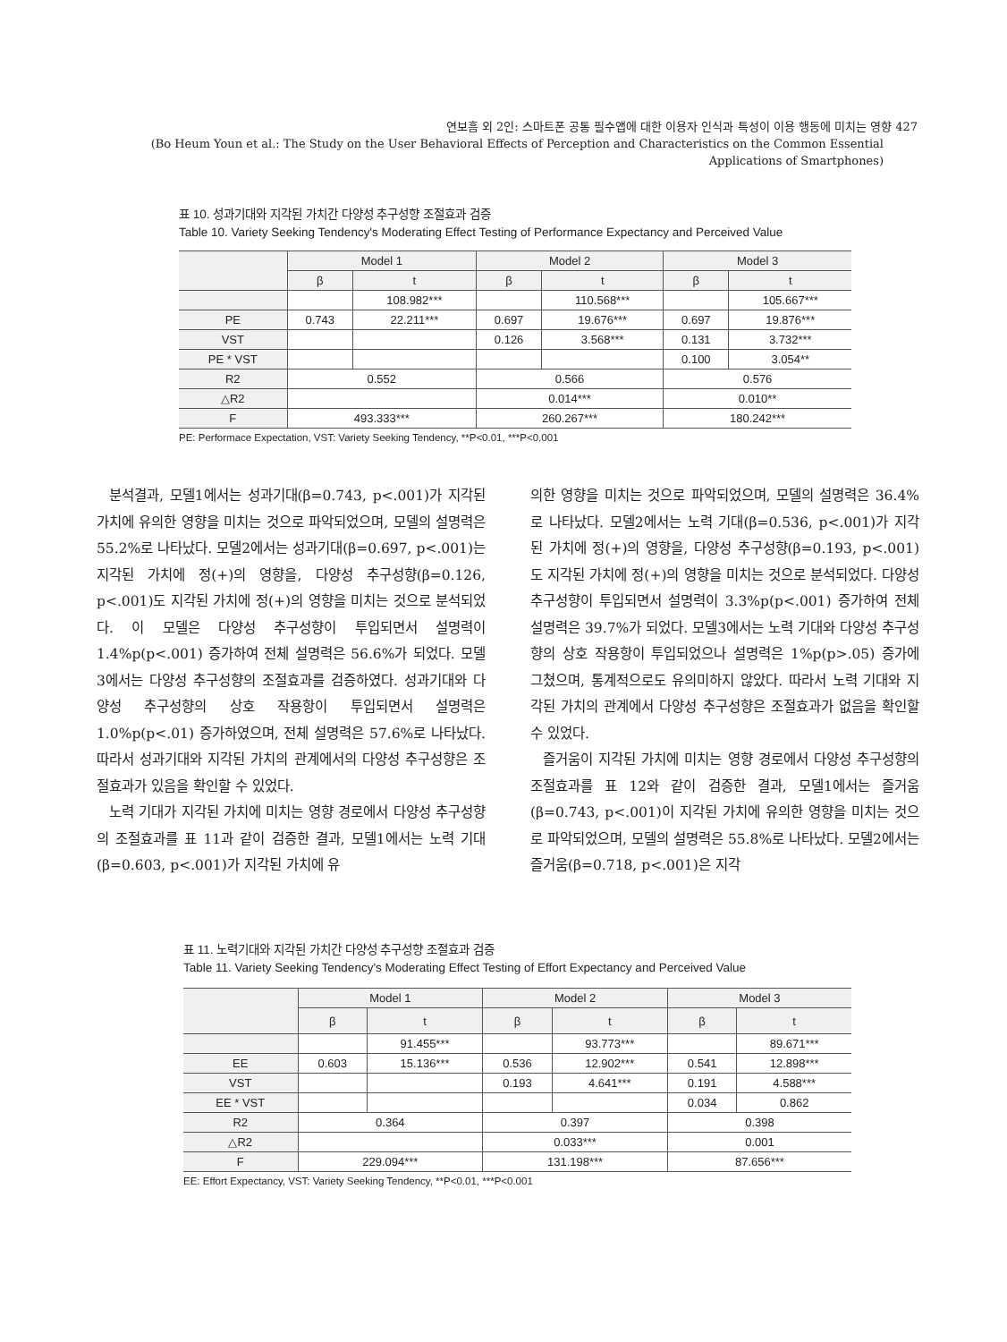연보흠 외 2인: 스마트폰 공통 필수앱에 대한 이용자 인식과 특성이 이용 행동에 미치는 영향 427
(Bo Heum Youn et al.: The Study on the User Behavioral Effects of Perception and Characteristics on the Common Essential Applications of Smartphones)
표 10. 성과기대와 지각된 가치간 다양성 추구성향 조절효과 검증
Table 10. Variety Seeking Tendency's Moderating Effect Testing of Performance Expectancy and Perceived Value
| | Model 1 | | Model 2 | | Model 3 | |
| --- | --- | --- | --- | --- | --- | --- |
| | β | t | β | t | β | t |
| | | 108.982*** | | 110.568*** | | 105.667*** |
| PE | 0.743 | 22.211*** | 0.697 | 19.676*** | 0.697 | 19.876*** |
| VST | | | 0.126 | 3.568*** | 0.131 | 3.732*** |
| PE * VST | | | | | 0.100 | 3.054** |
| R2 | 0.552 | | 0.566 | | 0.576 | |
| △R2 | | | 0.014*** | | 0.010** | |
| F | 493.333*** | | 260.267*** | | 180.242*** | |
PE: Performace Expectation, VST: Variety Seeking Tendency, **P<0.01, ***P<0.001
분석결과, 모델1에서는 성과기대(β=0.743, p<.001)가 지각된 가치에 유의한 영향을 미치는 것으로 파악되었으며, 모델의 설명력은 55.2%로 나타났다. 모델2에서는 성과기대(β=0.697, p<.001)는 지각된 가치에 정(+)의 영향을, 다양성 추구성향(β=0.126, p<.001)도 지각된 가치에 정(+)의 영향을 미치는 것으로 분석되었다. 이 모델은 다양성 추구성향이 투입되면서 설명력이 1.4%p(p<.001) 증가하여 전체 설명력은 56.6%가 되었다. 모델3에서는 다양성 추구성향의 조절효과를 검증하였다. 성과기대와 다양성 추구성향의 상호 작용항이 투입되면서 설명력은 1.0%p(p<.01) 증가하였으며, 전체 설명력은 57.6%로 나타났다. 따라서 성과기대와 지각된 가치의 관계에서의 다양성 추구성향은 조절효과가 있음을 확인할 수 있었다.
노력 기대가 지각된 가치에 미치는 영향 경로에서 다양성 추구성향의 조절효과를 표 11과 같이 검증한 결과, 모델1에서는 노력 기대(β=0.603, p<.001)가 지각된 가치에 유
의한 영향을 미치는 것으로 파악되었으며, 모델의 설명력은 36.4%로 나타났다. 모델2에서는 노력 기대(β=0.536, p<.001)가 지각된 가치에 정(+)의 영향을, 다양성 추구성향(β=0.193, p<.001)도 지각된 가치에 정(+)의 영향을 미치는 것으로 분석되었다. 다양성 추구성향이 투입되면서 설명력이 3.3%p(p<.001) 증가하여 전체 설명력은 39.7%가 되었다. 모델3에서는 노력 기대와 다양성 추구성향의 상호 작용항이 투입되었으나 설명력은 1%p(p>.05) 증가에 그쳤으며, 통계적으로도 유의미하지 않았다. 따라서 노력 기대와 지각된 가치의 관계에서 다양성 추구성향은 조절효과가 없음을 확인할 수 있었다.
즐거움이 지각된 가치에 미치는 영향 경로에서 다양성 추구성향의 조절효과를 표 12와 같이 검증한 결과, 모델1에서는 즐거움(β=0.743, p<.001)이 지각된 가치에 유의한 영향을 미치는 것으로 파악되었으며, 모델의 설명력은 55.8%로 나타났다. 모델2에서는 즐거움(β=0.718, p<.001)은 지각
표 11. 노력기대와 지각된 가치간 다양성 추구성향 조절효과 검증
Table 11. Variety Seeking Tendency's Moderating Effect Testing of Effort Expectancy and Perceived Value
| | Model 1 | | Model 2 | | Model 3 | |
| --- | --- | --- | --- | --- | --- | --- |
| | β | t | β | t | β | t |
| | | 91.455*** | | 93.773*** | | 89.671*** |
| EE | 0.603 | 15.136*** | 0.536 | 12.902*** | 0.541 | 12.898*** |
| VST | | | 0.193 | 4.641*** | 0.191 | 4.588*** |
| EE * VST | | | | | 0.034 | 0.862 |
| R2 | 0.364 | | 0.397 | | 0.398 | |
| △R2 | | | 0.033*** | | 0.001 | |
| F | 229.094*** | | 131.198*** | | 87.656*** | |
EE: Effort Expectancy, VST: Variety Seeking Tendency, **P<0.01, ***P<0.001